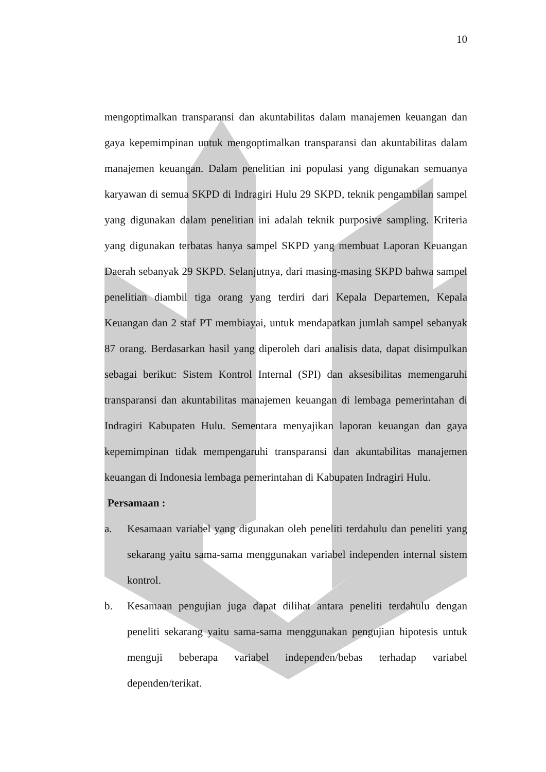10
mengoptimalkan transparansi dan akuntabilitas dalam manajemen keuangan dan gaya kepemimpinan untuk mengoptimalkan transparansi dan akuntabilitas dalam manajemen keuangan. Dalam penelitian ini populasi yang digunakan semuanya karyawan di semua SKPD di Indragiri Hulu 29 SKPD, teknik pengambilan sampel yang digunakan dalam penelitian ini adalah teknik purposive sampling. Kriteria yang digunakan terbatas hanya sampel SKPD yang membuat Laporan Keuangan Daerah sebanyak 29 SKPD. Selanjutnya, dari masing-masing SKPD bahwa sampel penelitian diambil tiga orang yang terdiri dari Kepala Departemen, Kepala Keuangan dan 2 staf PT membiayai, untuk mendapatkan jumlah sampel sebanyak 87 orang. Berdasarkan hasil yang diperoleh dari analisis data, dapat disimpulkan sebagai berikut: Sistem Kontrol Internal (SPI) dan aksesibilitas memengaruhi transparansi dan akuntabilitas manajemen keuangan di lembaga pemerintahan di Indragiri Kabupaten Hulu. Sementara menyajikan laporan keuangan dan gaya kepemimpinan tidak mempengaruhi transparansi dan akuntabilitas manajemen keuangan di Indonesia lembaga pemerintahan di Kabupaten Indragiri Hulu.
Persamaan :
a. Kesamaan variabel yang digunakan oleh peneliti terdahulu dan peneliti yang sekarang yaitu sama-sama menggunakan variabel independen internal sistem kontrol.
b. Kesamaan pengujian juga dapat dilihat antara peneliti terdahulu dengan peneliti sekarang yaitu sama-sama menggunakan pengujian hipotesis untuk menguji beberapa variabel independen/bebas terhadap variabel dependen/terikat.